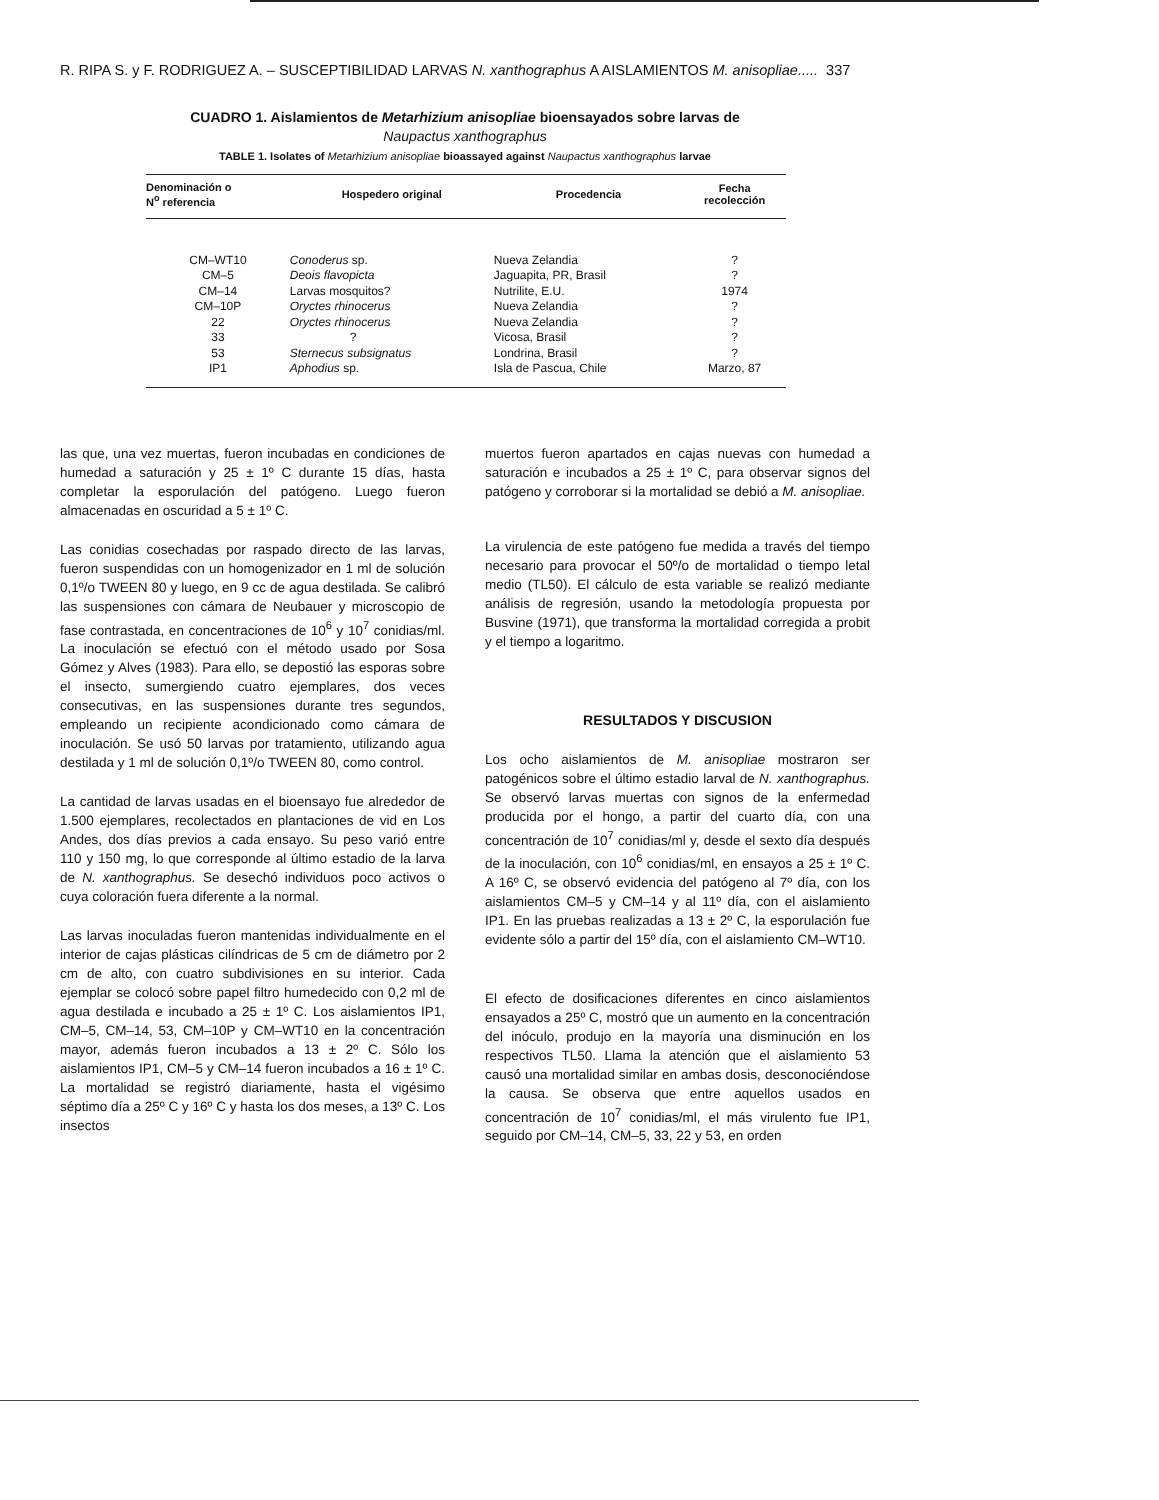R. RIPA S. y F. RODRIGUEZ A. – SUSCEPTIBILIDAD LARVAS N. xanthographus A AISLAMIENTOS M. anisopliae..... 337
CUADRO 1. Aislamientos de Metarhizium anisopliae bioensayados sobre larvas de
Naupactus xanthographus
TABLE 1. Isolates of Metarhizium anisopliae bioassayed against Naupactus xanthographus larvae
| Denominación o N<sup>o</sup> referencia | Hospedero original | Procedencia | Fecha recolección |
| --- | --- | --- | --- |
| CM–WT10 | Conoderus sp. | Nueva Zelandia | ? |
| CM–5 | Deois flavopicta | Jaguapita, PR, Brasil | ? |
| CM–14 | Larvas mosquitos? | Nutrilite, E.U. | 1974 |
| CM–10P | Oryctes rhinocerus | Nueva Zelandia | ? |
| 22 | Oryctes rhinocerus | Nueva Zelandia | ? |
| 33 | ? | Vicosa, Brasil | ? |
| 53 | Sternecus subsignatus | Londrina, Brasil | ? |
| IP1 | Aphodius sp. | Isla de Pascua, Chile | Marzo, 87 |
las que, una vez muertas, fueron incubadas en condiciones de humedad a saturación y 25 ± 1º C durante 15 días, hasta completar la esporulación del patógeno. Luego fueron almacenadas en oscuridad a 5 ± 1º C.
Las conidias cosechadas por raspado directo de las larvas, fueron suspendidas con un homogenizador en 1 ml de solución 0,1º/o TWEEN 80 y luego, en 9 cc de agua destilada. Se calibró las suspensiones con cámara de Neubauer y microscopio de fase contrastada, en concentraciones de 10<sup>6</sup> y 10<sup>7</sup> conidias/ml. La inoculación se efectuó con el método usado por Sosa Gómez y Alves (1983). Para ello, se depostió las esporas sobre el insecto, sumergiendo cuatro ejemplares, dos veces consecutivas, en las suspensiones durante tres segundos, empleando un recipiente acondicionado como cámara de inoculación. Se usó 50 larvas por tratamiento, utilizando agua destilada y 1 ml de solución 0,1º/o TWEEN 80, como control.
La cantidad de larvas usadas en el bioensayo fue alrededor de 1.500 ejemplares, recolectados en plantaciones de vid en Los Andes, dos días previos a cada ensayo. Su peso varió entre 110 y 150 mg, lo que corresponde al último estadio de la larva de N. xanthographus. Se desechó individuos poco activos o cuya coloración fuera diferente a la normal.
Las larvas inoculadas fueron mantenidas individualmente en el interior de cajas plásticas cilíndricas de 5 cm de diámetro por 2 cm de alto, con cuatro subdivisiones en su interior. Cada ejemplar se colocó sobre papel filtro humedecido con 0,2 ml de agua destilada e incubado a 25 ± 1º C. Los aislamientos IP1, CM–5, CM–14, 53, CM–10P y CM–WT10 en la concentración mayor, además fueron incubados a 13 ± 2º C. Sólo los aislamientos IP1, CM–5 y CM–14 fueron incubados a 16 ± 1º C. La mortalidad se registró diariamente, hasta el vigésimo séptimo día a 25º C y 16º C y hasta los dos meses, a 13º C. Los insectos
muertos fueron apartados en cajas nuevas con humedad a saturación e incubados a 25 ± 1º C, para observar signos del patógeno y corroborar si la mortalidad se debió a M. anisopliae.
La virulencia de este patógeno fue medida a través del tiempo necesario para provocar el 50º/o de mortalidad o tiempo letal medio (TL50). El cálculo de esta variable se realizó mediante análisis de regresión, usando la metodología propuesta por Busvine (1971), que transforma la mortalidad corregida a probit y el tiempo a logaritmo.
RESULTADOS Y DISCUSION
Los ocho aislamientos de M. anisopliae mostraron ser patogénicos sobre el último estadio larval de N. xanthographus. Se observó larvas muertas con signos de la enfermedad producida por el hongo, a partir del cuarto día, con una concentración de 10<sup>7</sup> conidias/ml y, desde el sexto día después de la inoculación, con 10<sup>6</sup> conidias/ml, en ensayos a 25 ± 1º C. A 16º C, se observó evidencia del patógeno al 7º día, con los aislamientos CM–5 y CM–14 y al 11º día, con el aislamiento IP1. En las pruebas realizadas a 13 ± 2º C, la esporulación fue evidente sólo a partir del 15º día, con el aislamiento CM–WT10.
El efecto de dosificaciones diferentes en cinco aislamientos ensayados a 25º C, mostró que un aumento en la concentración del inóculo, produjo en la mayoría una disminución en los respectivos TL50. Llama la atención que el aislamiento 53 causó una mortalidad similar en ambas dosis, desconociéndose la causa. Se observa que entre aquellos usados en concentración de 10<sup>7</sup> conidias/ml, el más virulento fue IP1, seguido por CM–14, CM–5, 33, 22 y 53, en orden